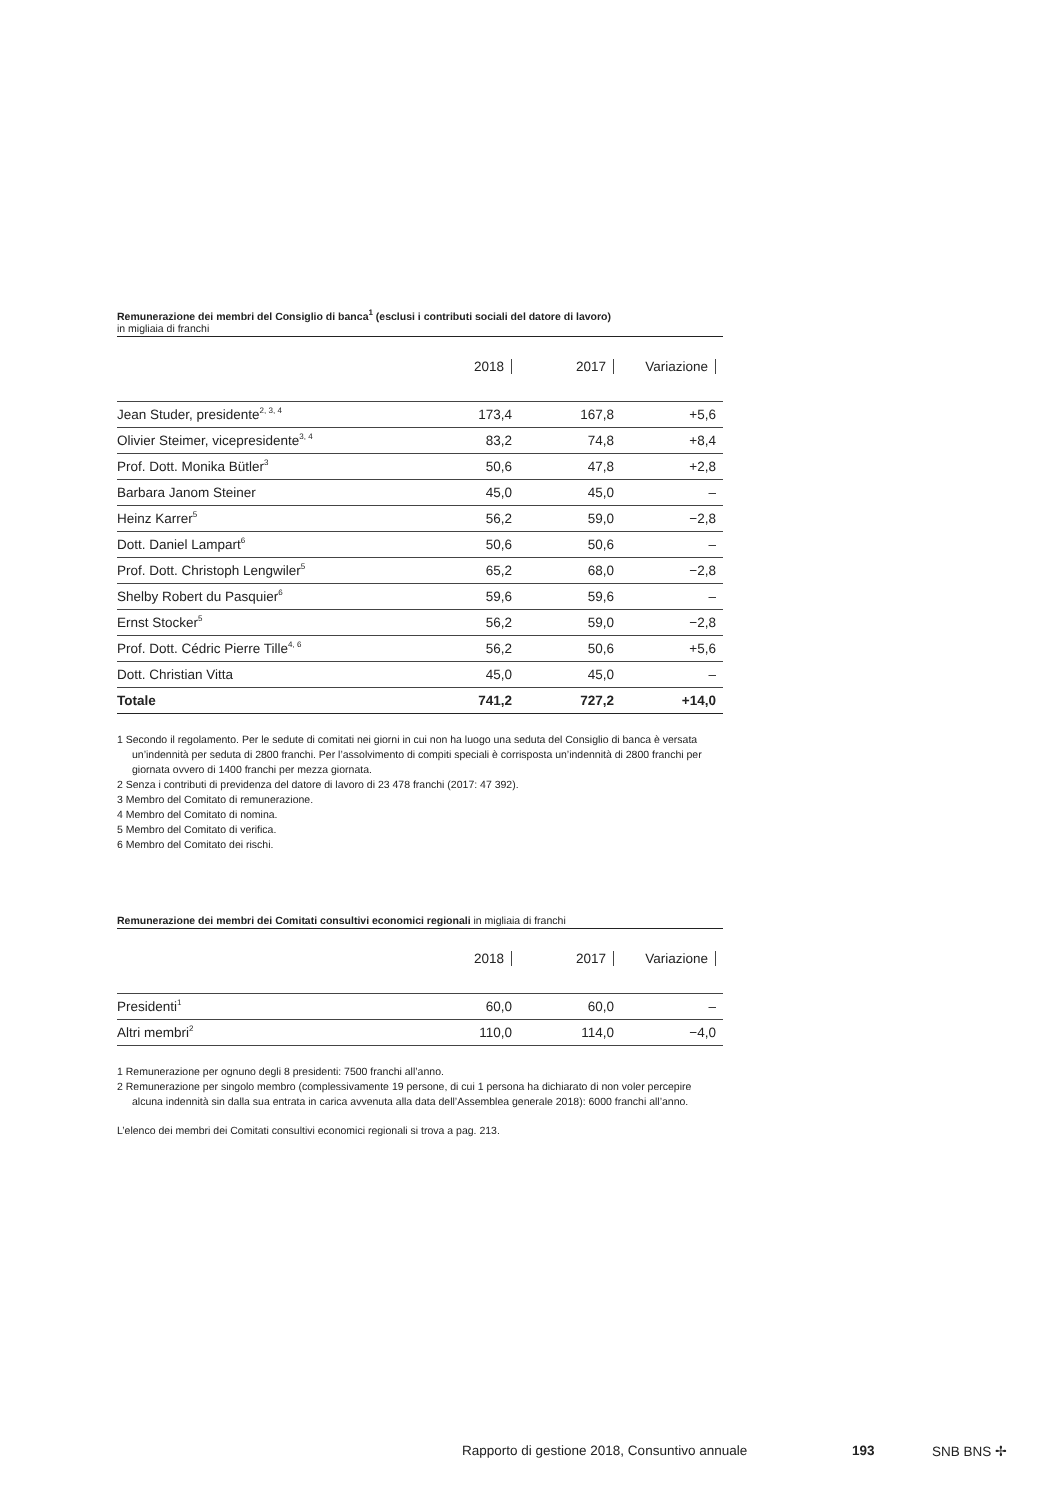Remunerazione dei membri del Consiglio di banca<sup>1</sup> (esclusi i contributi sociali del datore di lavoro)
in migliaia di franchi
| | 2018 | 2017 | Variazione |
| --- | --- | --- | --- |
| Jean Studer, presidente<sup>2, 3, 4</sup> | 173,4 | 167,8 | +5,6 |
| Olivier Steimer, vicepresidente<sup>3, 4</sup> | 83,2 | 74,8 | +8,4 |
| Prof. Dott. Monika Bütler<sup>3</sup> | 50,6 | 47,8 | +2,8 |
| Barbara Janom Steiner | 45,0 | 45,0 | – |
| Heinz Karrer<sup>5</sup> | 56,2 | 59,0 | −2,8 |
| Dott. Daniel Lampart<sup>6</sup> | 50,6 | 50,6 | – |
| Prof. Dott. Christoph Lengwiler<sup>5</sup> | 65,2 | 68,0 | −2,8 |
| Shelby Robert du Pasquier<sup>6</sup> | 59,6 | 59,6 | – |
| Ernst Stocker<sup>5</sup> | 56,2 | 59,0 | −2,8 |
| Prof. Dott. Cédric Pierre Tille<sup>4, 6</sup> | 56,2 | 50,6 | +5,6 |
| Dott. Christian Vitta | 45,0 | 45,0 | – |
| Totale | 741,2 | 727,2 | +14,0 |
1 Secondo il regolamento. Per le sedute di comitati nei giorni in cui non ha luogo una seduta del Consiglio di banca è versata un’indennità per seduta di 2800 franchi. Per l’assolvimento di compiti speciali è corrisposta un’indennità di 2800 franchi per giornata ovvero di 1400 franchi per mezza giornata.
2 Senza i contributi di previdenza del datore di lavoro di 23 478 franchi (2017: 47 392).
3 Membro del Comitato di remunerazione.
4 Membro del Comitato di nomina.
5 Membro del Comitato di verifica.
6 Membro del Comitato dei rischi.
Remunerazione dei membri dei Comitati consultivi economici regionali in migliaia di franchi
| | 2018 | 2017 | Variazione |
| --- | --- | --- | --- |
| Presidenti<sup>1</sup> | 60,0 | 60,0 | – |
| Altri membri<sup>2</sup> | 110,0 | 114,0 | −4,0 |
1 Remunerazione per ognuno degli 8 presidenti: 7500 franchi all’anno.
2 Remunerazione per singolo membro (complessivamente 19 persone, di cui 1 persona ha dichiarato di non voler percepire alcuna indennità sin dalla sua entrata in carica avvenuta alla data dell’Assemblea generale 2018): 6000 franchi all’anno.
L’elenco dei membri dei Comitati consultivi economici regionali si trova a pag. 213.
Rapporto di gestione 2018, Consuntivo annuale 193 SNB BNS ✢